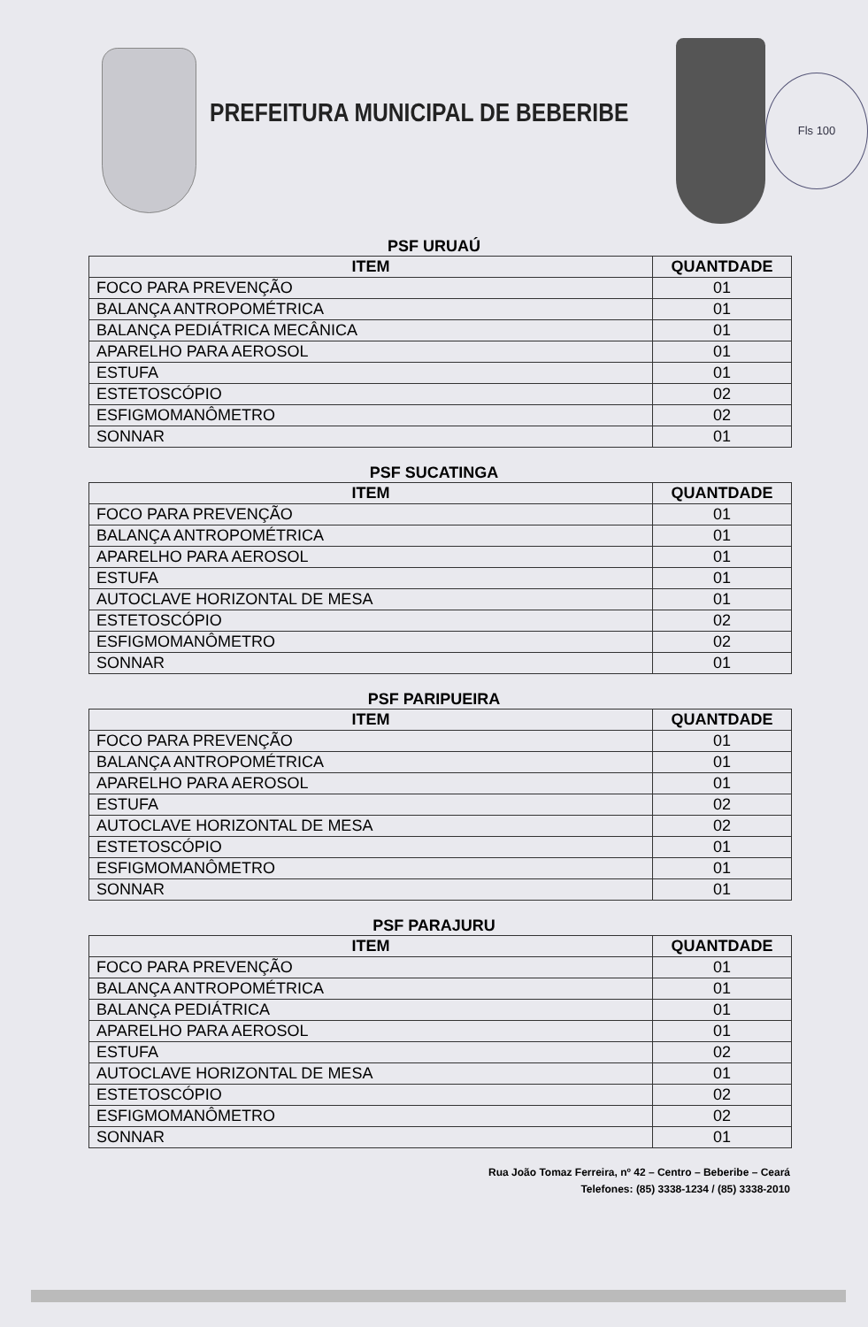PREFEITURA MUNICIPAL DE BEBERIBE
Fls 100
PSF URUAÚ
| ITEM | QUANTDADE |
| --- | --- |
| FOCO PARA PREVENÇÃO | 01 |
| BALANÇA ANTROPOMÉTRICA | 01 |
| BALANÇA PEDIÁTRICA MECÂNICA | 01 |
| APARELHO PARA AEROSOL | 01 |
| ESTUFA | 01 |
| ESTETOSCÓPIO | 02 |
| ESFIGMOMANÔMETRO | 02 |
| SONNAR | 01 |
PSF SUCATINGA
| ITEM | QUANTDADE |
| --- | --- |
| FOCO PARA PREVENÇÃO | 01 |
| BALANÇA ANTROPOMÉTRICA | 01 |
| APARELHO PARA AEROSOL | 01 |
| ESTUFA | 01 |
| AUTOCLAVE HORIZONTAL DE MESA | 01 |
| ESTETOSCÓPIO | 02 |
| ESFIGMOMANÔMETRO | 02 |
| SONNAR | 01 |
PSF PARIPUEIRA
| ITEM | QUANTDADE |
| --- | --- |
| FOCO PARA PREVENÇÃO | 01 |
| BALANÇA ANTROPOMÉTRICA | 01 |
| APARELHO PARA AEROSOL | 01 |
| ESTUFA | 02 |
| AUTOCLAVE HORIZONTAL DE MESA | 02 |
| ESTETOSCÓPIO | 01 |
| ESFIGMOMANÔMETRO | 01 |
| SONNAR | 01 |
PSF PARAJURU
| ITEM | QUANTDADE |
| --- | --- |
| FOCO PARA PREVENÇÃO | 01 |
| BALANÇA ANTROPOMÉTRICA | 01 |
| BALANÇA PEDIÁTRICA | 01 |
| APARELHO PARA AEROSOL | 01 |
| ESTUFA | 02 |
| AUTOCLAVE HORIZONTAL DE MESA | 01 |
| ESTETOSCÓPIO | 02 |
| ESFIGMOMANÔMETRO | 02 |
| SONNAR | 01 |
Rua João Tomaz Ferreira, nº 42 – Centro – Beberibe – Ceará
Telefones: (85) 3338-1234 / (85) 3338-2010